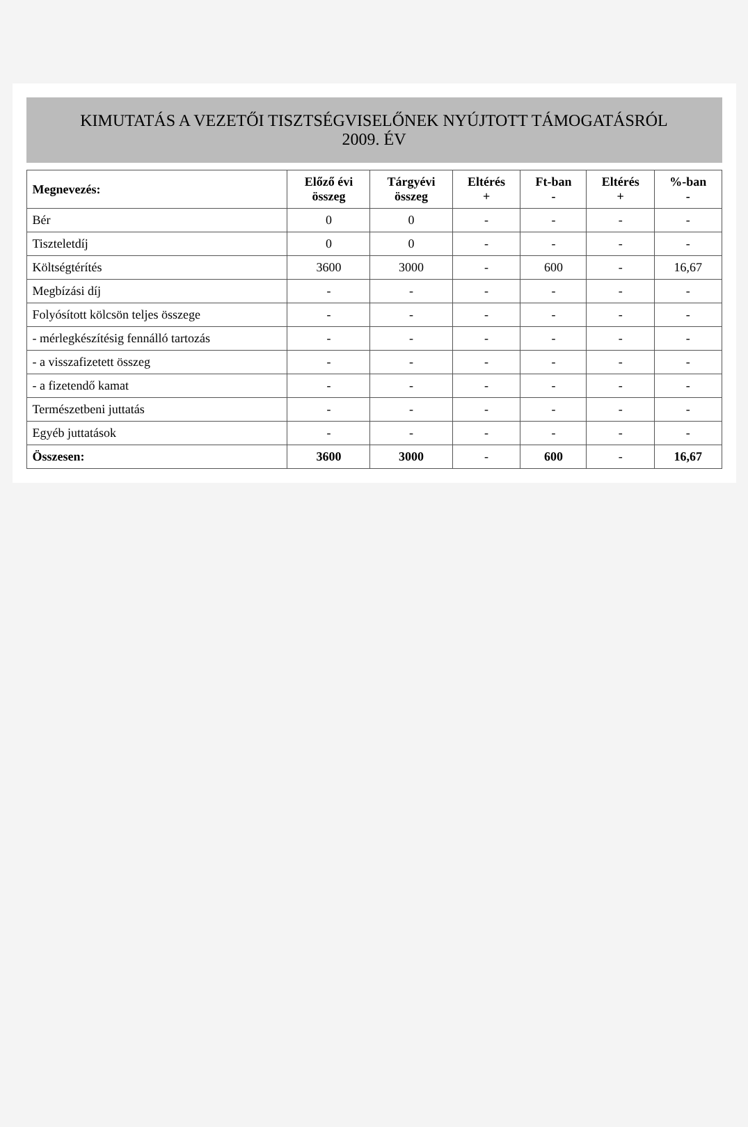KIMUTATÁS A VEZETŐI TISZTSÉGVISELŐNEK NYÚJTOTT TÁMOGATÁSRÓL
2009. ÉV
| Megnevezés: | Előző évi összeg | Tárgyévi összeg | Eltérés + | Ft-ban - | Eltérés + | %-ban - |
| --- | --- | --- | --- | --- | --- | --- |
| Bér | 0 | 0 | - | - | - | - |
| Tiszteletdíj | 0 | 0 | - | - | - | - |
| Költségtérítés | 3600 | 3000 | - | 600 | - | 16,67 |
| Megbízási díj | - | - | - | - | - | - |
| Folyósított kölcsön teljes összege | - | - | - | - | - | - |
| - mérlegkészítésig fennálló tartozás | - | - | - | - | - | - |
| - a visszafizetett összeg | - | - | - | - | - | - |
| - a fizetendő kamat | - | - | - | - | - | - |
| Természetbeni juttatás | - | - | - | - | - | - |
| Egyéb juttatások | - | - | - | - | - | - |
| Összesen: | 3600 | 3000 | - | 600 | - | 16,67 |